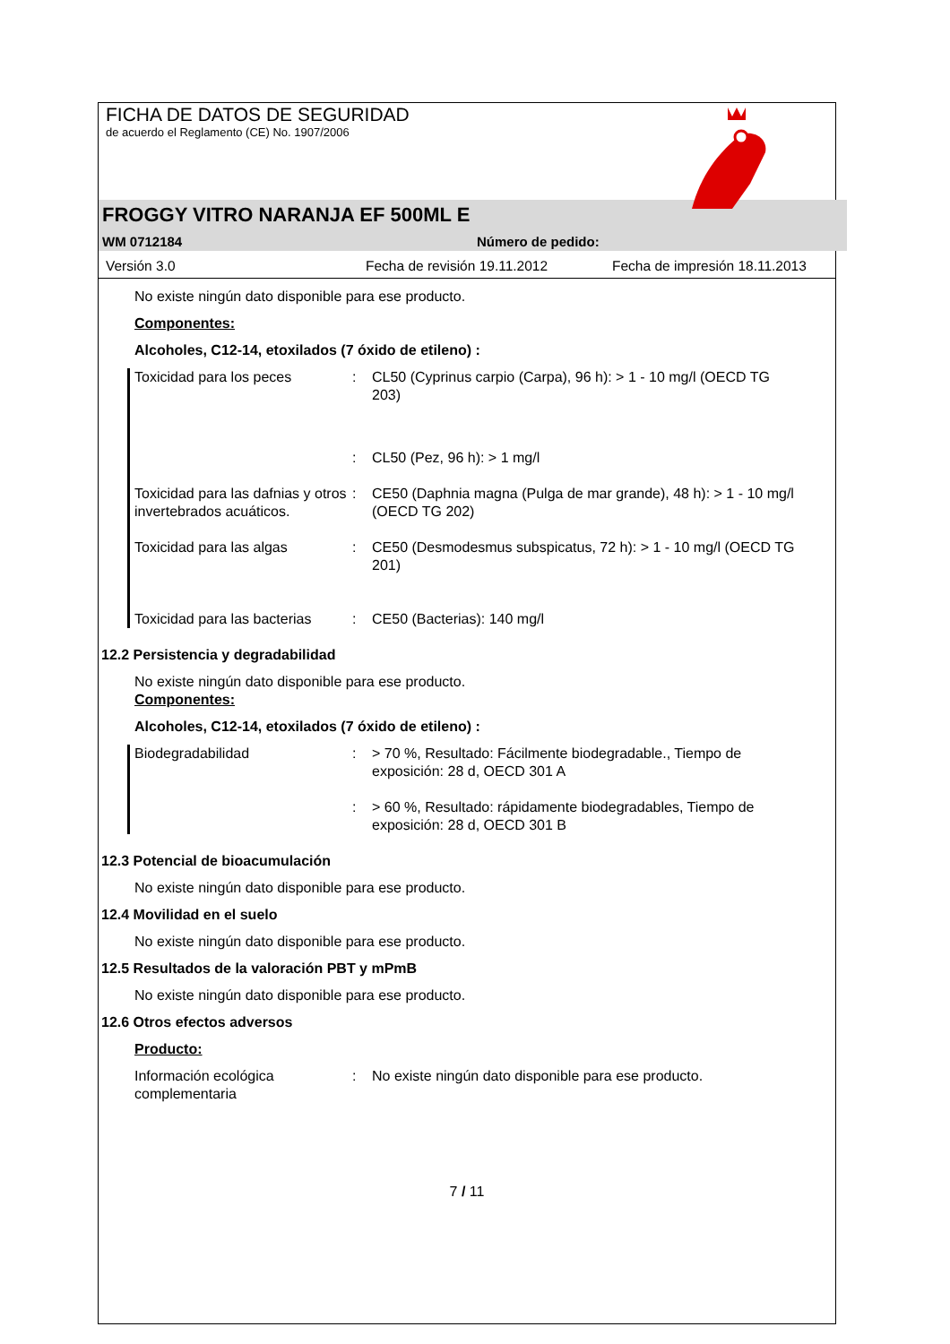FICHA DE DATOS DE SEGURIDAD
de acuerdo el Reglamento (CE) No. 1907/2006
FROGGY VITRO NARANJA EF 500ML E
WM 0712184 Número de pedido:
Versión 3.0 Fecha de revisión 19.11.2012 Fecha de impresión 18.11.2013
No existe ningún dato disponible para ese producto.
Componentes:
Alcoholes, C12-14, etoxilados (7 óxido de etileno) :
Toxicidad para los peces : CL50 (Cyprinus carpio (Carpa), 96 h): > 1 - 10 mg/l (OECD TG 203)
: CL50 (Pez, 96 h): > 1 mg/l
Toxicidad para las dafnias y otros invertebrados acuáticos.
: CE50 (Daphnia magna (Pulga de mar grande), 48 h): > 1 - 10 mg/l (OECD TG 202)
Toxicidad para las algas : CE50 (Desmodesmus subspicatus, 72 h): > 1 - 10 mg/l (OECD TG 201)
Toxicidad para las bacterias
: CE50 (Bacterias): 140 mg/l
12.2 Persistencia y degradabilidad
No existe ningún dato disponible para ese producto.
Componentes:
Alcoholes, C12-14, etoxilados (7 óxido de etileno) :
Biodegradabilidad : > 70 %, Resultado: Fácilmente biodegradable., Tiempo de exposición: 28 d, OECD 301 A
: > 60 %, Resultado: rápidamente biodegradables, Tiempo de exposición: 28 d, OECD 301 B
12.3 Potencial de bioacumulación
No existe ningún dato disponible para ese producto.
12.4 Movilidad en el suelo
No existe ningún dato disponible para ese producto.
12.5 Resultados de la valoración PBT y mPmB
No existe ningún dato disponible para ese producto.
12.6 Otros efectos adversos
Producto:
Información ecológica complementaria
: No existe ningún dato disponible para ese producto.
7 / 11